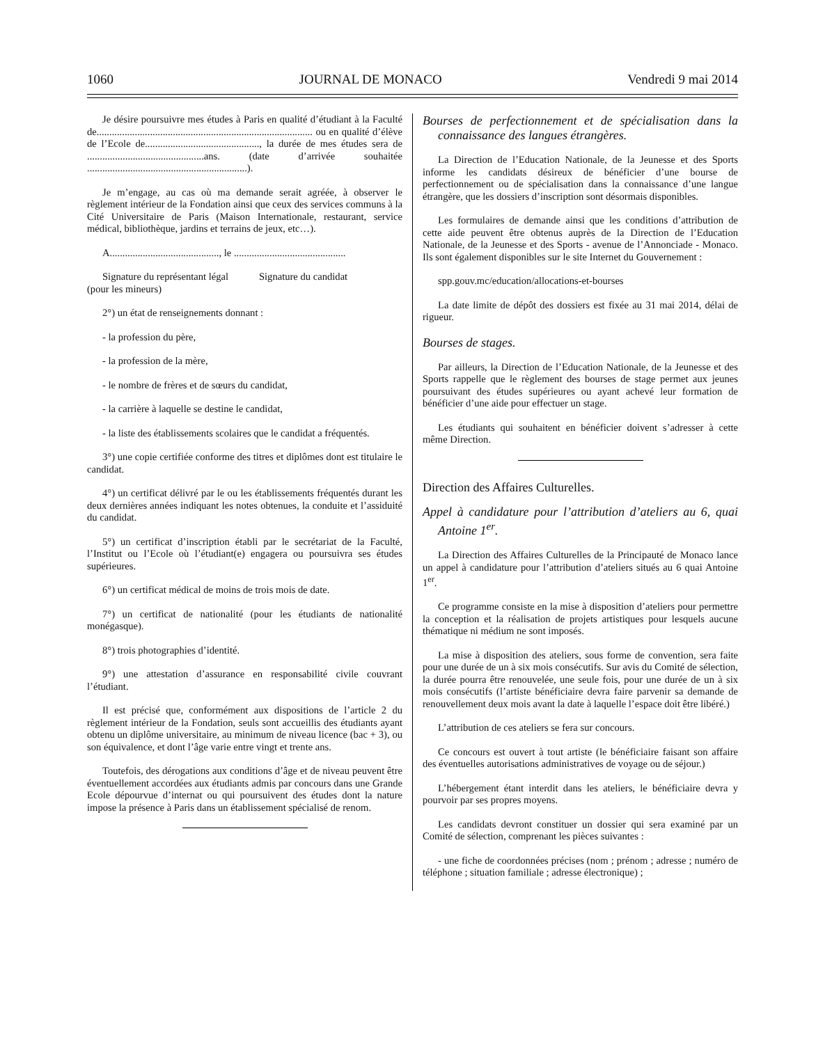1060 JOURNAL DE MONACO Vendredi 9 mai 2014
Je désire poursuivre mes études à Paris en qualité d’étudiant à la Faculté de..................................................................................... ou en qualité d’élève de l’Ecole de............................................., la durée de mes études sera de ..............................................ans. (date d’arrivée souhaitée ...............................................................).
Je m’engage, au cas où ma demande serait agréée, à observer le règlement intérieur de la Fondation ainsi que ceux des services communs à la Cité Universitaire de Paris (Maison Internationale, restaurant, service médical, bibliothèque, jardins et terrains de jeux, etc…).
A..........................................., le ............................................
Signature du représentant légal Signature du candidat
(pour les mineurs)
2°) un état de renseignements donnant :
- la profession du père,
- la profession de la mère,
- le nombre de frères et de sœurs du candidat,
- la carrière à laquelle se destine le candidat,
- la liste des établissements scolaires que le candidat a fréquentés.
3°) une copie certifiée conforme des titres et diplômes dont est titulaire le candidat.
4°) un certificat délivré par le ou les établissements fréquentés durant les deux dernières années indiquant les notes obtenues, la conduite et l’assiduité du candidat.
5°) un certificat d’inscription établi par le secrétariat de la Faculté, l’Institut ou l’Ecole où l’étudiant(e) engagera ou poursuivra ses études supérieures.
6°) un certificat médical de moins de trois mois de date.
7°) un certificat de nationalité (pour les étudiants de nationalité monégasque).
8°) trois photographies d’identité.
9°) une attestation d’assurance en responsabilité civile couvrant l’étudiant.
Il est précisé que, conformément aux dispositions de l’article 2 du règlement intérieur de la Fondation, seuls sont accueillis des étudiants ayant obtenu un diplôme universitaire, au minimum de niveau licence (bac + 3), ou son équivalence, et dont l’âge varie entre vingt et trente ans.
Toutefois, des dérogations aux conditions d’âge et de niveau peuvent être éventuellement accordées aux étudiants admis par concours dans une Grande Ecole dépourvue d’internat ou qui poursuivent des études dont la nature impose la présence à Paris dans un établissement spécialisé de renom.
Bourses de perfectionnement et de spécialisation dans la connaissance des langues étrangères.
La Direction de l’Education Nationale, de la Jeunesse et des Sports informe les candidats désireux de bénéficier d’une bourse de perfectionnement ou de spécialisation dans la connaissance d’une langue étrangère, que les dossiers d’inscription sont désormais disponibles.
Les formulaires de demande ainsi que les conditions d’attribution de cette aide peuvent être obtenus auprès de la Direction de l’Education Nationale, de la Jeunesse et des Sports - avenue de l’Annonciade - Monaco. Ils sont également disponibles sur le site Internet du Gouvernement :
spp.gouv.mc/education/allocations-et-bourses
La date limite de dépôt des dossiers est fixée au 31 mai 2014, délai de rigueur.
Bourses de stages.
Par ailleurs, la Direction de l’Education Nationale, de la Jeunesse et des Sports rappelle que le règlement des bourses de stage permet aux jeunes poursuivant des études supérieures ou ayant achevé leur formation de bénéficier d’une aide pour effectuer un stage.
Les étudiants qui souhaitent en bénéficier doivent s’adresser à cette même Direction.
Direction des Affaires Culturelles.
Appel à candidature pour l’attribution d’ateliers au 6, quai Antoine 1<sup>er</sup>.
La Direction des Affaires Culturelles de la Principauté de Monaco lance un appel à candidature pour l’attribution d’ateliers situés au 6 quai Antoine 1<sup>er</sup>.
Ce programme consiste en la mise à disposition d’ateliers pour permettre la conception et la réalisation de projets artistiques pour lesquels aucune thématique ni médium ne sont imposés.
La mise à disposition des ateliers, sous forme de convention, sera faite pour une durée de un à six mois consécutifs. Sur avis du Comité de sélection, la durée pourra être renouvelée, une seule fois, pour une durée de un à six mois consécutifs (l’artiste bénéficiaire devra faire parvenir sa demande de renouvellement deux mois avant la date à laquelle l’espace doit être libéré.)
L’attribution de ces ateliers se fera sur concours.
Ce concours est ouvert à tout artiste (le bénéficiaire faisant son affaire des éventuelles autorisations administratives de voyage ou de séjour.)
L’hébergement étant interdit dans les ateliers, le bénéficiaire devra y pourvoir par ses propres moyens.
Les candidats devront constituer un dossier qui sera examiné par un Comité de sélection, comprenant les pièces suivantes :
- une fiche de coordonnées précises (nom ; prénom ; adresse ; numéro de téléphone ; situation familiale ; adresse électronique) ;